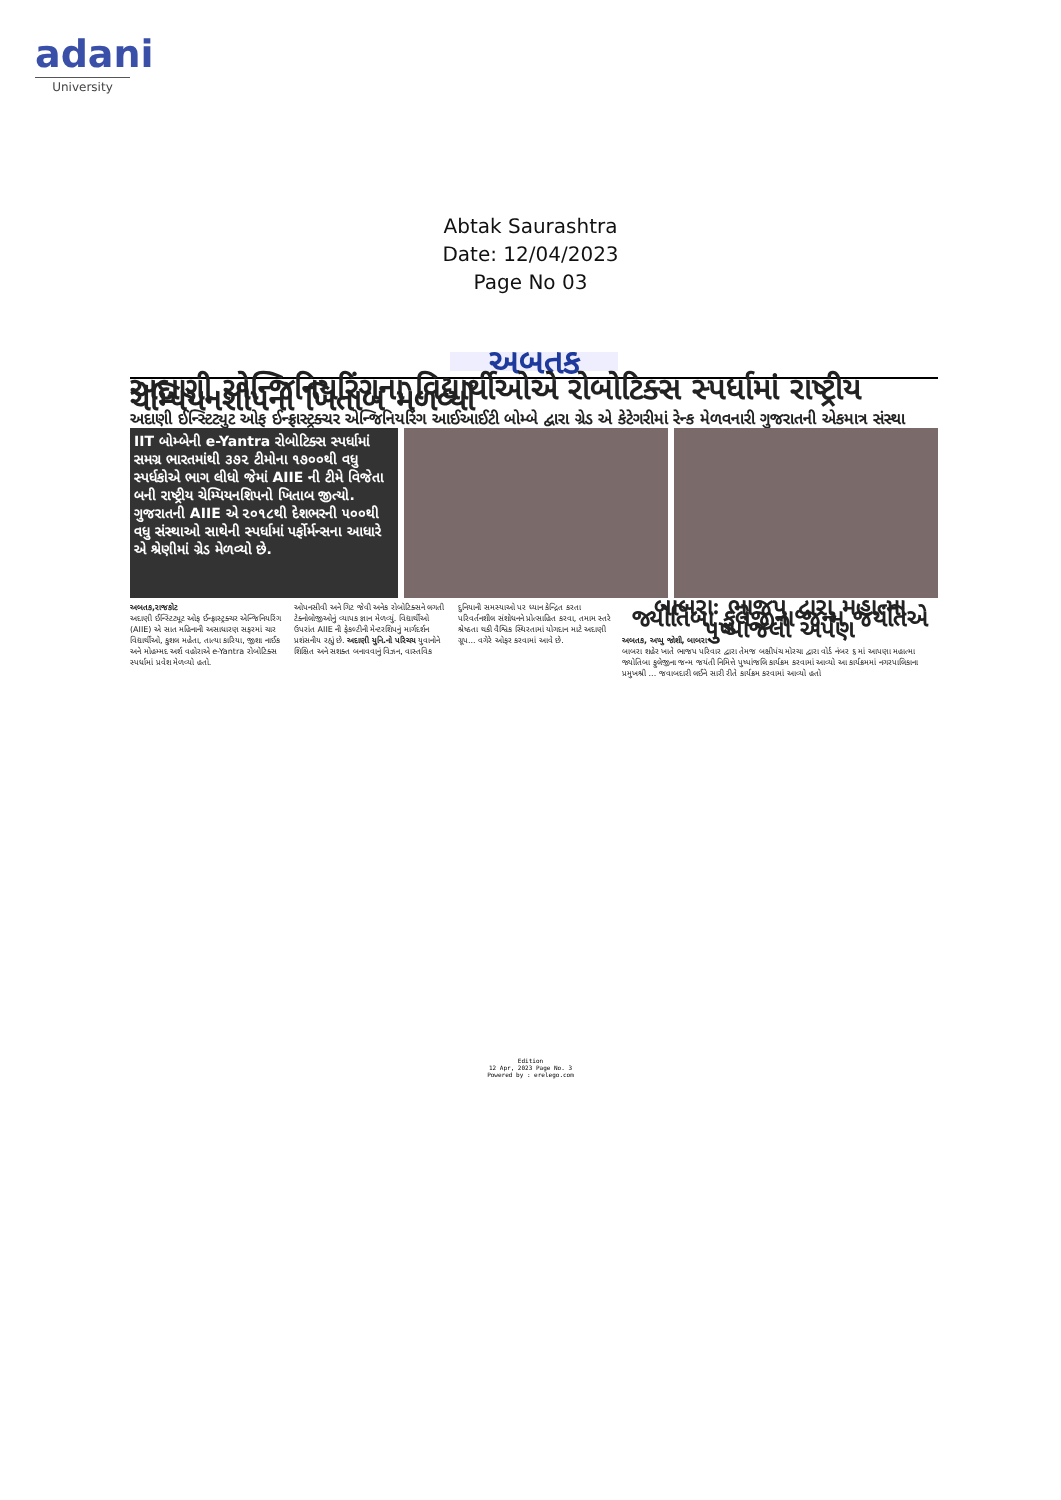adani
University
Abtak Saurashtra
Date: 12/04/2023
Page No 03
અબતક
અદાણી એન્જિનિયરિંગના વિદ્યાર્થીઓએ રોબોટિક્સ સ્પર્ધામાં રાષ્ટ્રીય ચેમ્પિયનશીપનો ખિતાબ મેળવ્યો
અદાણી ઈન્સ્ટિટ્યુટ ઓફ ઈન્ફ્રાસ્ટ્રક્ચર એન્જિનિયરિંગ આઈઆઈટી બોમ્બે દ્વારા ગ્રેડ એ કેટેગરીમાં રેન્ક મેળવનારી ગુજરાતની એકમાત્ર સંસ્થા
IIT બોમ્બેની e-Yantra રોબોટિક્સ સ્પર્ધામાં સમગ્ર ભારતમાંથી ૩૭૨ ટીમોના ૧૭૦૦થી વધુ સ્પર્ધકોએ ભાગ લીધો જેમાં AIIE ની ટીમે વિજેતા બની રાષ્ટ્રીય ચેમ્પિયનશિપનો ખિતાબ જીત્યો.
ગુજરાતની AIIE એ ૨૦૧૮થી દેશભરની ૫૦૦થી વધુ સંસ્થાઓ સાથેની સ્પર્ધામાં પર્ફોર્મન્સના આધારે એ શ્રેણીમાં ગ્રેડ મેળવ્યો છે.
અબતક,રાજકોટ
અદાણી ઈન્સ્ટિટ્યૂટ ઓફ ઈન્ફ્રાસ્ટ્રક્ચર એન્જિનિયરિંગ (AIIE) એ સાત મહિનાની અસાધારણ સફરમાં ચાર વિદ્યાર્થીઓ, કુશલ મહેતા, તાત્યા કારિયા, જીશા નાઈક અને મોહમ્મદ અર્શ વહોરાએ e-Yantra રોબોટિક્સ સ્પર્ધામાં પ્રવેશ મેળવ્યો હતો.
ઓપનસીવી અને ગિટ જેવી અનેક રોબોટિક્સને લગતી ટેક્નોલોજીઓનું વ્યાપક જ્ઞાન મેળવ્યું. વિદ્યાર્થીઓ ઉપરાંત AIIE ની ફેકલ્ટીની મેન્ટરશિપનું માર્ગદર્શન પ્રશંસનીય રહ્યું છે. અદાણી યુનિ.નો પરિચય યુવાનોને શિક્ષિત અને સશક્ત બનાવવાનું વિઝન, વાસ્તવિક
દુનિયાની સમસ્યાઓ પર ધ્યાન કેન્દ્રિત કરતા પરિવર્તનશીલ સંશોધનને પ્રોત્સાહિત કરવા, તમામ સ્તરે શ્રેષ્ઠતા થકી વૈશ્વિક સ્થિરતામાં યોગદાન માટે અદાણી ગ્રૂપ... વગેરે ઓફર કરવામાં આવે છે.
બાબરાઃ ભાજપ દ્વારા મહાત્મા જ્યોતિબા ફુલેજીના જન્મ જયંતિએ પુષ્પાંજલી અર્પણ
અબતક, અપ્પુ જોશી, બાબરા
બાબરા શહેર ખાતે ભાજપ પરિવાર દ્વારા તેમજ બક્ષીપંચ મોરચા દ્વારા વોર્ડ નંબર ૬ માં આપણા મહાત્મા જ્યોતિબા ફુલેજીના જન્મ જયંતી નિમિત્તે પુષ્પાંજલિ કાર્યક્રમ કરવામાં આવ્યો આ કાર્યક્રમમાં નગરપાલિકાના પ્રમુખશ્રી ... જવાબદારી લઈને સારી રીતે કાર્યક્રમ કરવામાં આવ્યો હતો
Edition
12 Apr, 2023 Page No. 3
Powered by : erelego.com